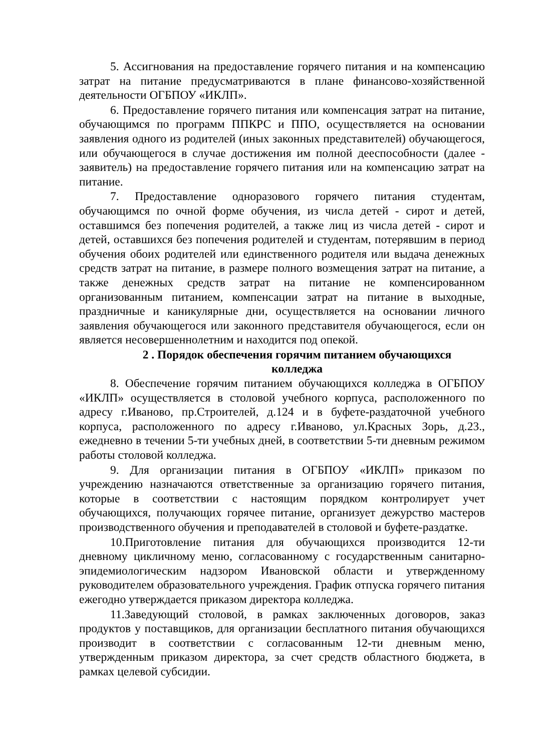5. Ассигнования на предоставление горячего питания и на компенсацию затрат на питание предусматриваются в плане финансово-хозяйственной деятельности ОГБПОУ «ИКЛП».
6. Предоставление горячего питания или компенсация затрат на питание, обучающимся по программ ППКРС и ППО, осуществляется на основании заявления одного из родителей (иных законных представителей) обучающегося, или обучающегося в случае достижения им полной дееспособности (далее - заявитель) на предоставление горячего питания или на компенсацию затрат на питание.
7. Предоставление одноразового горячего питания студентам, обучающимся по очной форме обучения, из числа детей - сирот и детей, оставшимся без попечения родителей, а также лиц из числа детей - сирот и детей, оставшихся без попечения родителей и студентам, потерявшим в период обучения обоих родителей или единственного родителя или выдача денежных средств затрат на питание, в размере полного возмещения затрат на питание, а также денежных средств затрат на питание не компенсированном организованным питанием, компенсации затрат на питание в выходные, праздничные и каникулярные дни, осуществляется на основании личного заявления обучающегося или законного представителя обучающегося, если он является несовершеннолетним и находится под опекой.
2 . Порядок обеспечения горячим питанием обучающихся
колледжа
8. Обеспечение горячим питанием обучающихся колледжа в ОГБПОУ «ИКЛП» осуществляется в столовой учебного корпуса, расположенного по адресу г.Иваново, пр.Строителей, д.124 и в буфете-раздаточной учебного корпуса, расположенного по адресу г.Иваново, ул.Красных Зорь, д.23., ежедневно в течении 5-ти учебных дней, в соответствии 5-ти дневным режимом работы столовой колледжа.
9. Для организации питания в ОГБПОУ «ИКЛП» приказом по учреждению назначаются ответственные за организацию горячего питания, которые в соответствии с настоящим порядком контролирует учет обучающихся, получающих горячее питание, организует дежурство мастеров производственного обучения и преподавателей в столовой и буфете-раздатке.
10.Приготовление питания для обучающихся производится 12-ти дневному цикличному меню, согласованному с государственным санитарно-эпидемиологическим надзором Ивановской области и утвержденному руководителем образовательного учреждения. График отпуска горячего питания ежегодно утверждается приказом директора колледжа.
11.Заведующий столовой, в рамках заключенных договоров, заказ продуктов у поставщиков, для организации бесплатного питания обучающихся производит в соответствии с согласованным 12-ти дневным меню, утвержденным приказом директора, за счет средств областного бюджета, в рамках целевой субсидии.